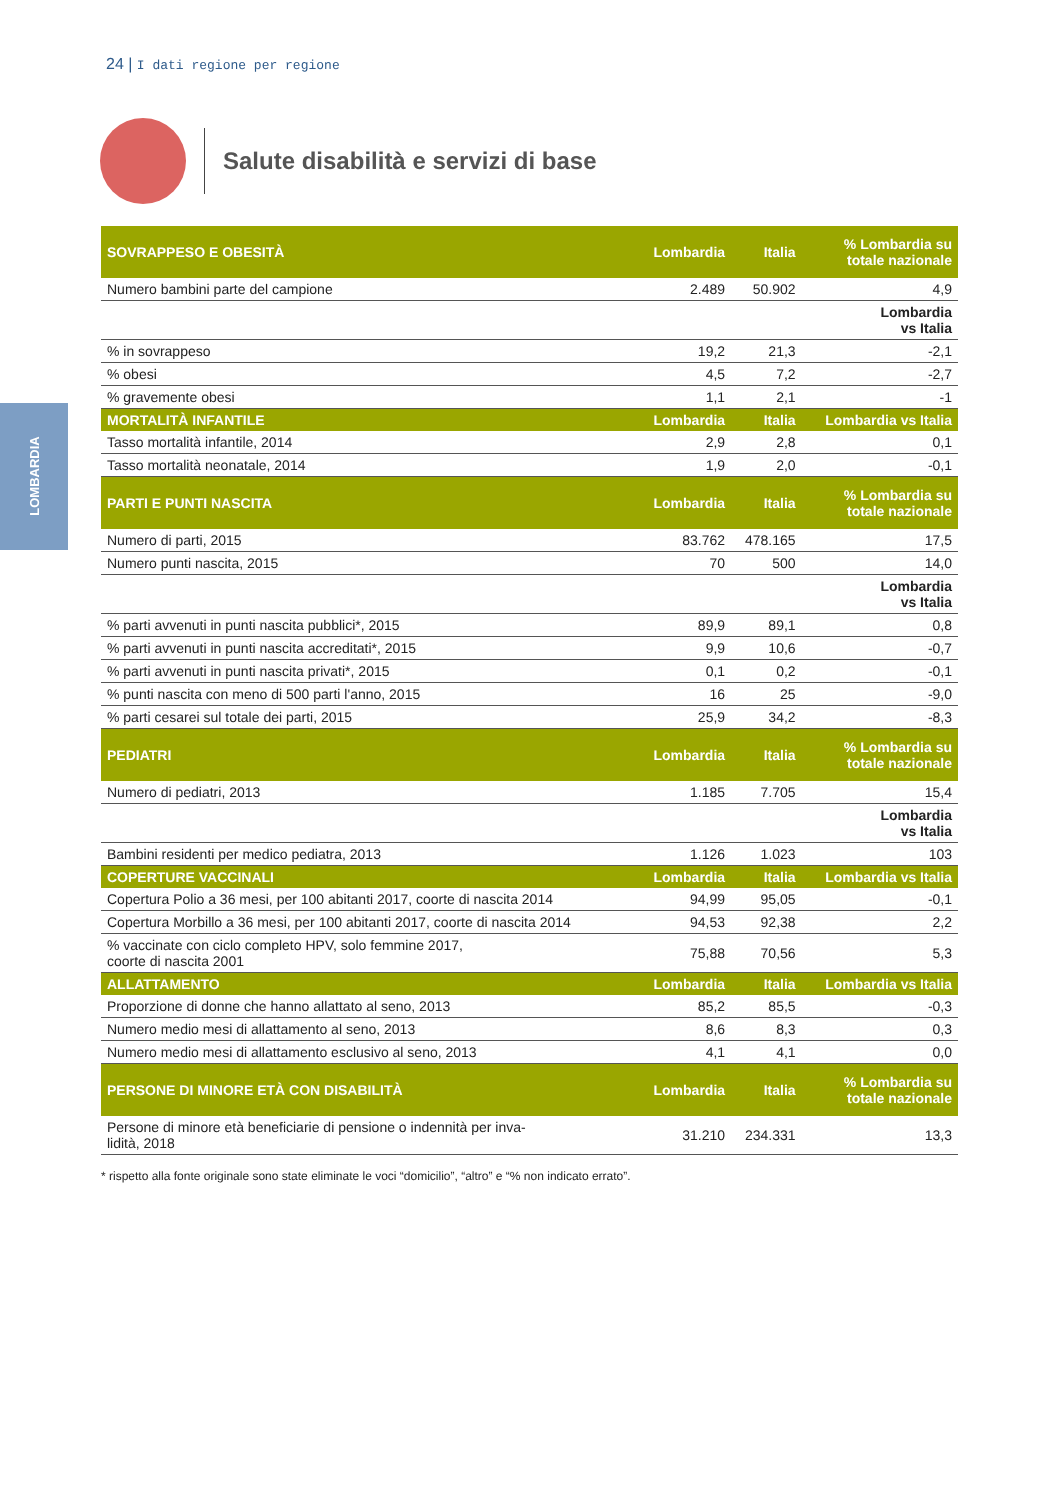LOMBARDIA
24 | I dati regione per regione
Salute disabilità e servizi di base
| SOVRAPPESO E OBESITÀ | Lombardia | Italia | % Lombardia su totale nazionale |
| --- | --- | --- | --- |
| Numero bambini parte del campione | 2.489 | 50.902 | 4,9 |
| | | | Lombardia vs Italia |
| % in sovrappeso | 19,2 | 21,3 | -2,1 |
| % obesi | 4,5 | 7,2 | -2,7 |
| % gravemente obesi | 1,1 | 2,1 | -1 |
| MORTALITÀ INFANTILE | Lombardia | Italia | Lombardia vs Italia |
| Tasso mortalità infantile, 2014 | 2,9 | 2,8 | 0,1 |
| Tasso mortalità neonatale, 2014 | 1,9 | 2,0 | -0,1 |
| PARTI E PUNTI NASCITA | Lombardia | Italia | % Lombardia su totale nazionale |
| Numero di parti, 2015 | 83.762 | 478.165 | 17,5 |
| Numero punti nascita, 2015 | 70 | 500 | 14,0 |
| | | | Lombardia vs Italia |
| % parti avvenuti in punti nascita pubblici*, 2015 | 89,9 | 89,1 | 0,8 |
| % parti avvenuti in punti nascita accreditati*, 2015 | 9,9 | 10,6 | -0,7 |
| % parti avvenuti in punti nascita privati*, 2015 | 0,1 | 0,2 | -0,1 |
| % punti nascita con meno di 500 parti l'anno, 2015 | 16 | 25 | -9,0 |
| % parti cesarei sul totale dei parti, 2015 | 25,9 | 34,2 | -8,3 |
| PEDIATRI | Lombardia | Italia | % Lombardia su totale nazionale |
| Numero di pediatri, 2013 | 1.185 | 7.705 | 15,4 |
| | | | Lombardia vs Italia |
| Bambini residenti per medico pediatra, 2013 | 1.126 | 1.023 | 103 |
| COPERTURE VACCINALI | Lombardia | Italia | Lombardia vs Italia |
| Copertura Polio a 36 mesi, per 100 abitanti 2017, coorte di nascita 2014 | 94,99 | 95,05 | -0,1 |
| Copertura Morbillo a 36 mesi, per 100 abitanti 2017, coorte di nascita 2014 | 94,53 | 92,38 | 2,2 |
| % vaccinate con ciclo completo HPV, solo femmine 2017, coorte di nascita 2001 | 75,88 | 70,56 | 5,3 |
| ALLATTAMENTO | Lombardia | Italia | Lombardia vs Italia |
| Proporzione di donne che hanno allattato al seno, 2013 | 85,2 | 85,5 | -0,3 |
| Numero medio mesi di allattamento al seno, 2013 | 8,6 | 8,3 | 0,3 |
| Numero medio mesi di allattamento esclusivo al seno, 2013 | 4,1 | 4,1 | 0,0 |
| PERSONE DI MINORE ETÀ CON DISABILITÀ | Lombardia | Italia | % Lombardia su totale nazionale |
| Persone di minore età beneficiarie di pensione o indennità per inva- lidità, 2018 | 31.210 | 234.331 | 13,3 |
* rispetto alla fonte originale sono state eliminate le voci “domicilio”, “altro” e “% non indicato errato”.